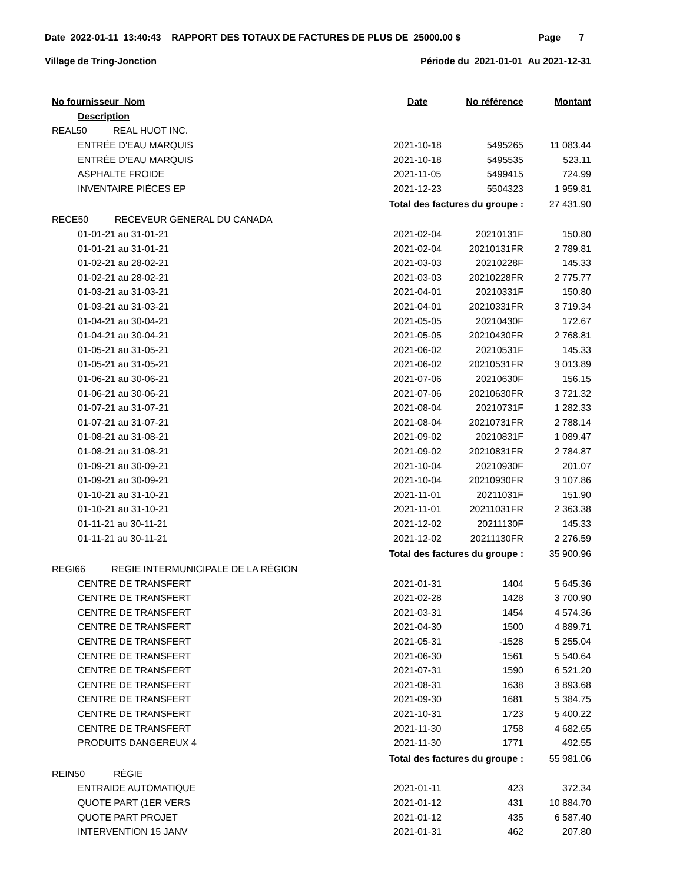Date 2022-01-11 13:40:43 RAPPORT DES TOTAUX DE FACTURES DE PLUS DE 25000.00 $ Page 7
Village de Tring-Jonction Période du 2021-01-01 Au 2021-12-31
| No fournisseur Nom | Date | No référence | Montant |
| --- | --- | --- | --- |
| Description | | | |
| REAL50 REAL HUOT INC. | | | |
| ENTRÉE D'EAU MARQUIS | 2021-10-18 | 5495265 | 11 083.44 |
| ENTRÉE D'EAU MARQUIS | 2021-10-18 | 5495535 | 523.11 |
| ASPHALTE FROIDE | 2021-11-05 | 5499415 | 724.99 |
| INVENTAIRE PIÈCES EP | 2021-12-23 | 5504323 | 1 959.81 |
| | Total des factures du groupe : | | 27 431.90 |
| RECE50 RECEVEUR GENERAL DU CANADA | | | |
| 01-01-21 au 31-01-21 | 2021-02-04 | 20210131F | 150.80 |
| 01-01-21 au 31-01-21 | 2021-02-04 | 20210131FR | 2 789.81 |
| 01-02-21 au 28-02-21 | 2021-03-03 | 20210228F | 145.33 |
| 01-02-21 au 28-02-21 | 2021-03-03 | 20210228FR | 2 775.77 |
| 01-03-21 au 31-03-21 | 2021-04-01 | 20210331F | 150.80 |
| 01-03-21 au 31-03-21 | 2021-04-01 | 20210331FR | 3 719.34 |
| 01-04-21 au 30-04-21 | 2021-05-05 | 20210430F | 172.67 |
| 01-04-21 au 30-04-21 | 2021-05-05 | 20210430FR | 2 768.81 |
| 01-05-21 au 31-05-21 | 2021-06-02 | 20210531F | 145.33 |
| 01-05-21 au 31-05-21 | 2021-06-02 | 20210531FR | 3 013.89 |
| 01-06-21 au 30-06-21 | 2021-07-06 | 20210630F | 156.15 |
| 01-06-21 au 30-06-21 | 2021-07-06 | 20210630FR | 3 721.32 |
| 01-07-21 au 31-07-21 | 2021-08-04 | 20210731F | 1 282.33 |
| 01-07-21 au 31-07-21 | 2021-08-04 | 20210731FR | 2 788.14 |
| 01-08-21 au 31-08-21 | 2021-09-02 | 20210831F | 1 089.47 |
| 01-08-21 au 31-08-21 | 2021-09-02 | 20210831FR | 2 784.87 |
| 01-09-21 au 30-09-21 | 2021-10-04 | 20210930F | 201.07 |
| 01-09-21 au 30-09-21 | 2021-10-04 | 20210930FR | 3 107.86 |
| 01-10-21 au 31-10-21 | 2021-11-01 | 20211031F | 151.90 |
| 01-10-21 au 31-10-21 | 2021-11-01 | 20211031FR | 2 363.38 |
| 01-11-21 au 30-11-21 | 2021-12-02 | 20211130F | 145.33 |
| 01-11-21 au 30-11-21 | 2021-12-02 | 20211130FR | 2 276.59 |
| | Total des factures du groupe : | | 35 900.96 |
| REGI66 REGIE INTERMUNICIPALE DE LA RÉGION | | | |
| CENTRE DE TRANSFERT | 2021-01-31 | 1404 | 5 645.36 |
| CENTRE DE TRANSFERT | 2021-02-28 | 1428 | 3 700.90 |
| CENTRE DE TRANSFERT | 2021-03-31 | 1454 | 4 574.36 |
| CENTRE DE TRANSFERT | 2021-04-30 | 1500 | 4 889.71 |
| CENTRE DE TRANSFERT | 2021-05-31 | -1528 | 5 255.04 |
| CENTRE DE TRANSFERT | 2021-06-30 | 1561 | 5 540.64 |
| CENTRE DE TRANSFERT | 2021-07-31 | 1590 | 6 521.20 |
| CENTRE DE TRANSFERT | 2021-08-31 | 1638 | 3 893.68 |
| CENTRE DE TRANSFERT | 2021-09-30 | 1681 | 5 384.75 |
| CENTRE DE TRANSFERT | 2021-10-31 | 1723 | 5 400.22 |
| CENTRE DE TRANSFERT | 2021-11-30 | 1758 | 4 682.65 |
| PRODUITS DANGEREUX 4 | 2021-11-30 | 1771 | 492.55 |
| | Total des factures du groupe : | | 55 981.06 |
| REIN50 RÉGIE | | | |
| ENTRAIDE AUTOMATIQUE | 2021-01-11 | 423 | 372.34 |
| QUOTE PART (1ER VERS | 2021-01-12 | 431 | 10 884.70 |
| QUOTE PART PROJET | 2021-01-12 | 435 | 6 587.40 |
| INTERVENTION 15 JANV | 2021-01-31 | 462 | 207.80 |